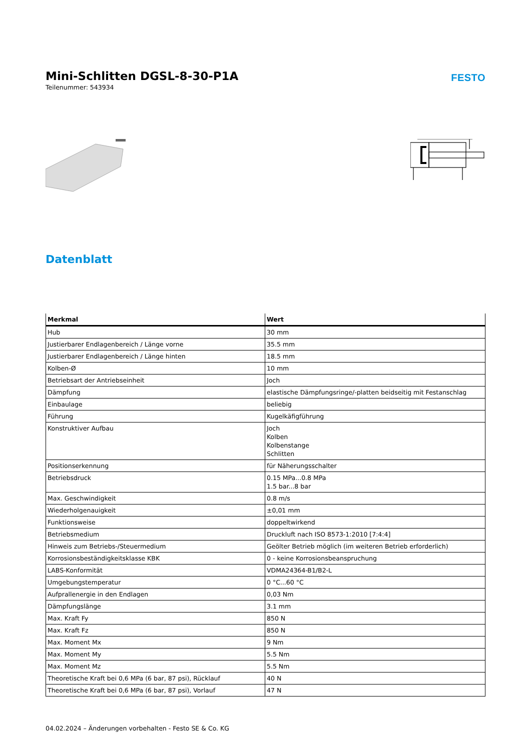Mini-Schlitten DGSL-8-30-P1A
Teilenummer: 543934
FESTO
Datenblatt
| Merkmal | Wert |
| --- | --- |
| Hub | 30 mm |
| Justierbarer Endlagenbereich / Länge vorne | 35.5 mm |
| Justierbarer Endlagenbereich / Länge hinten | 18.5 mm |
| Kolben-Ø | 10 mm |
| Betriebsart der Antriebseinheit | Joch |
| Dämpfung | elastische Dämpfungsringe/-platten beidseitig mit Festanschlag |
| Einbaulage | beliebig |
| Führung | Kugelkäfigführung |
| Konstruktiver Aufbau | Joch Kolben Kolbenstange Schlitten |
| Positionserkennung | für Näherungsschalter |
| Betriebsdruck | 0.15 MPa...0.8 MPa 1.5 bar...8 bar |
| Max. Geschwindigkeit | 0.8 m/s |
| Wiederholgenauigkeit | ±0,01 mm |
| Funktionsweise | doppeltwirkend |
| Betriebsmedium | Druckluft nach ISO 8573-1:2010 [7:4:4] |
| Hinweis zum Betriebs-/Steuermedium | Geölter Betrieb möglich (im weiteren Betrieb erforderlich) |
| Korrosionsbeständigkeitsklasse KBK | 0 - keine Korrosionsbeanspruchung |
| LABS-Konformität | VDMA24364-B1/B2-L |
| Umgebungstemperatur | 0 °C...60 °C |
| Aufprallenergie in den Endlagen | 0,03 Nm |
| Dämpfungslänge | 3.1 mm |
| Max. Kraft Fy | 850 N |
| Max. Kraft Fz | 850 N |
| Max. Moment Mx | 9 Nm |
| Max. Moment My | 5.5 Nm |
| Max. Moment Mz | 5.5 Nm |
| Theoretische Kraft bei 0,6 MPa (6 bar, 87 psi), Rücklauf | 40 N |
| Theoretische Kraft bei 0,6 MPa (6 bar, 87 psi), Vorlauf | 47 N |
04.02.2024 – Änderungen vorbehalten - Festo SE & Co. KG